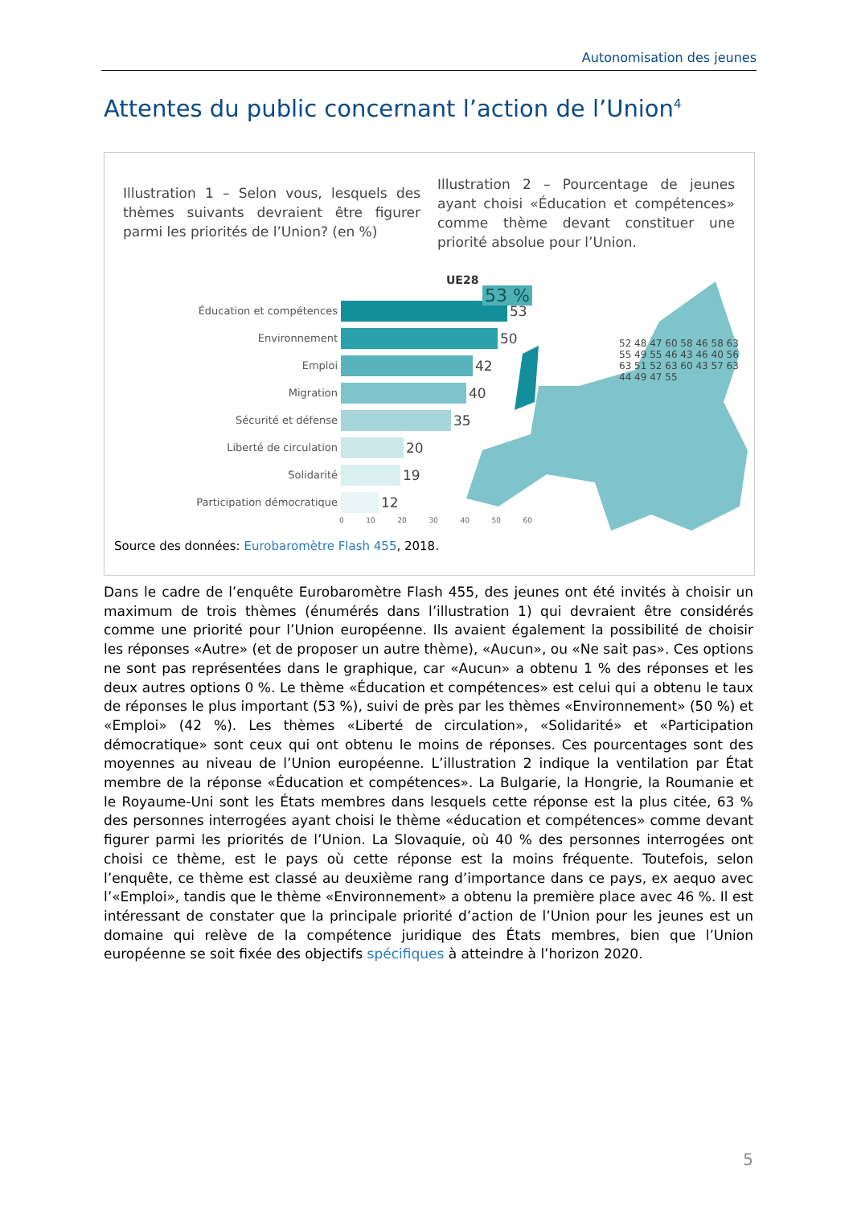Autonomisation des jeunes
Attentes du public concernant l’action de l’Union<sup>4</sup>
Illustration 1 – Selon vous, lesquels des thèmes suivants devraient être figurer parmi les priorités de l’Union? (en %)
Illustration 2 – Pourcentage de jeunes ayant choisi «Éducation et compétences» comme thème devant constituer une priorité absolue pour l’Union.
Éducation et compétences
53
Environnement
50
Emploi
42
Migration
40
Sécurité et défense
35
Liberté de circulation
20
Solidarité
19
Participation démocratique
12
0 10 20 30 40 50 60
UE28
53 %
52 48 47 60 58 46 58 63 55 49 55 46 43 46 40 56 63 51 52 63 60 43 57 63 44 49 47 55
Source des données: Eurobaromètre Flash 455, 2018.
Dans le cadre de l’enquête Eurobaromètre Flash 455, des jeunes ont été invités à choisir un maximum de trois thèmes (énumérés dans l’illustration 1) qui devraient être considérés comme une priorité pour l’Union européenne. Ils avaient également la possibilité de choisir les réponses «Autre» (et de proposer un autre thème), «Aucun», ou «Ne sait pas». Ces options ne sont pas représentées dans le graphique, car «Aucun» a obtenu 1 % des réponses et les deux autres options 0 %. Le thème «Éducation et compétences» est celui qui a obtenu le taux de réponses le plus important (53 %), suivi de près par les thèmes «Environnement» (50 %) et «Emploi» (42 %). Les thèmes «Liberté de circulation», «Solidarité» et «Participation démocratique» sont ceux qui ont obtenu le moins de réponses. Ces pourcentages sont des moyennes au niveau de l’Union européenne. L’illustration 2 indique la ventilation par État membre de la réponse «Éducation et compétences». La Bulgarie, la Hongrie, la Roumanie et le Royaume-Uni sont les États membres dans lesquels cette réponse est la plus citée, 63 % des personnes interrogées ayant choisi le thème «éducation et compétences» comme devant figurer parmi les priorités de l’Union. La Slovaquie, où 40 % des personnes interrogées ont choisi ce thème, est le pays où cette réponse est la moins fréquente. Toutefois, selon l’enquête, ce thème est classé au deuxième rang d’importance dans ce pays, ex aequo avec l’«Emploi», tandis que le thème «Environnement» a obtenu la première place avec 46 %. Il est intéressant de constater que la principale priorité d’action de l’Union pour les jeunes est un domaine qui relève de la compétence juridique des États membres, bien que l’Union européenne se soit fixée des objectifs spécifiques à atteindre à l’horizon 2020.
5